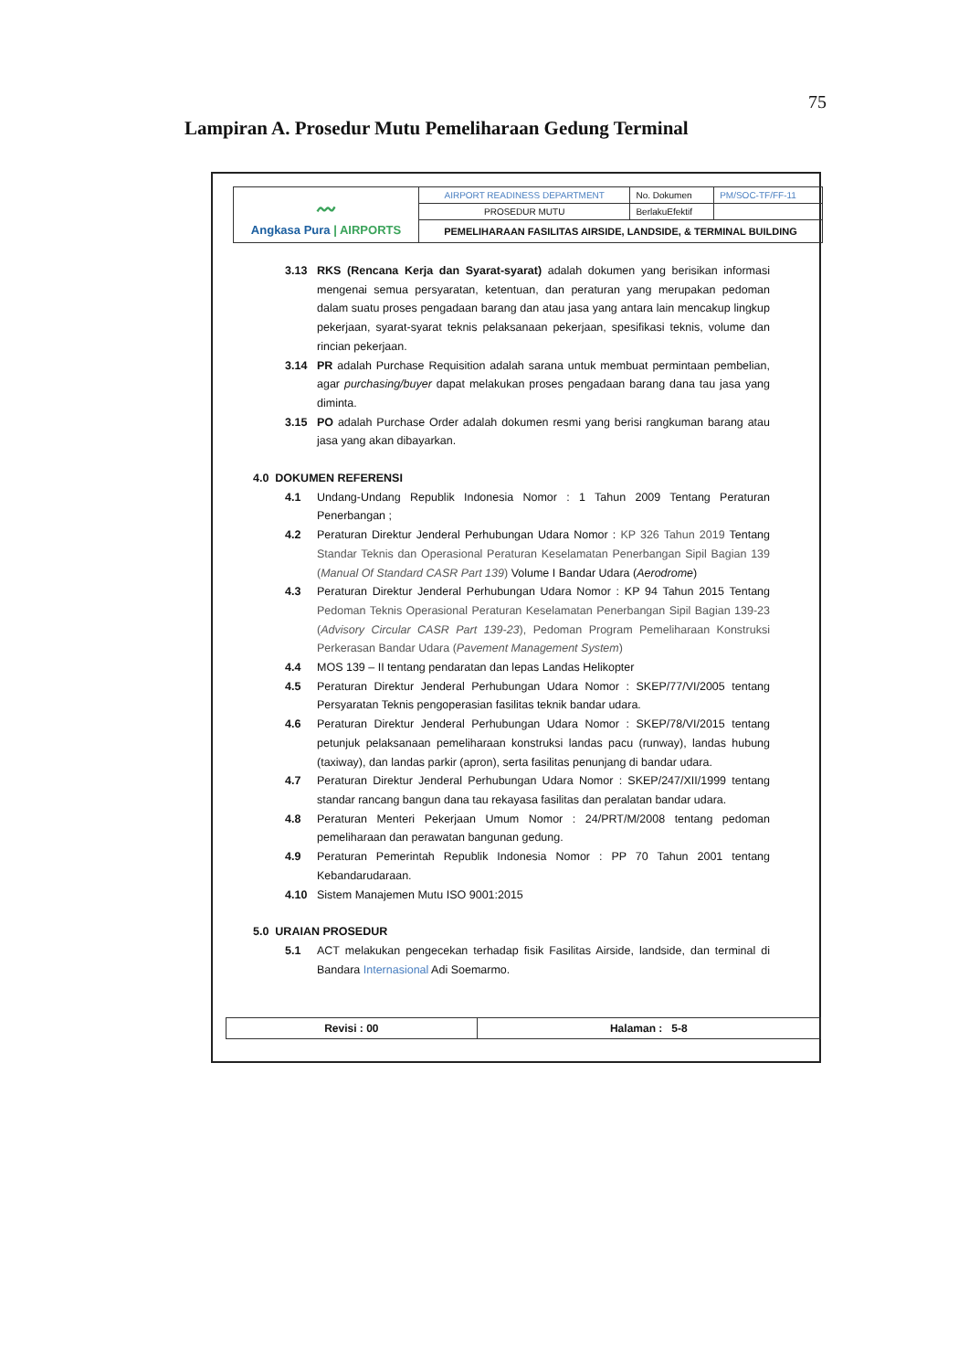75
Lampiran A. Prosedur Mutu Pemeliharaan Gedung Terminal
| 〰 Angkasa Pura / AIRPORTS | AIRPORT READINESS DEPARTMENT | No. Dokumen | PM/SOC-TF/FF-11 |
| | PROSEDUR MUTU | BerlakuEfektif | |
| | PEMELIHARAAN FASILITAS AIRSIDE, LANDSIDE, & TERMINAL BUILDING | | |
3.13 RKS (Rencana Kerja dan Syarat-syarat) adalah dokumen yang berisikan informasi mengenai semua persyaratan, ketentuan, dan peraturan yang merupakan pedoman dalam suatu proses pengadaan barang dan atau jasa yang antara lain mencakup lingkup pekerjaan, syarat-syarat teknis pelaksanaan pekerjaan, spesifikasi teknis, volume dan rincian pekerjaan.
3.14 PR adalah Purchase Requisition adalah sarana untuk membuat permintaan pembelian, agar purchasing/buyer dapat melakukan proses pengadaan barang dana tau jasa yang diminta.
3.15 PO adalah Purchase Order adalah dokumen resmi yang berisi rangkuman barang atau jasa yang akan dibayarkan.
4.0 DOKUMEN REFERENSI
4.1 Undang-Undang Republik Indonesia Nomor : 1 Tahun 2009 Tentang Peraturan Penerbangan ;
4.2 Peraturan Direktur Jenderal Perhubungan Udara Nomor : KP 326 Tahun 2019 Tentang Standar Teknis dan Operasional Peraturan Keselamatan Penerbangan Sipil Bagian 139 (Manual Of Standard CASR Part 139) Volume I Bandar Udara (Aerodrome)
4.3 Peraturan Direktur Jenderal Perhubungan Udara Nomor : KP 94 Tahun 2015 Tentang Pedoman Teknis Operasional Peraturan Keselamatan Penerbangan Sipil Bagian 139-23 (Advisory Circular CASR Part 139-23), Pedoman Program Pemeliharaan Konstruksi Perkerasan Bandar Udara (Pavement Management System)
4.4 MOS 139 – II tentang pendaratan dan lepas Landas Helikopter
4.5 Peraturan Direktur Jenderal Perhubungan Udara Nomor : SKEP/77/VI/2005 tentang Persyaratan Teknis pengoperasian fasilitas teknik bandar udara.
4.6 Peraturan Direktur Jenderal Perhubungan Udara Nomor : SKEP/78/VI/2015 tentang petunjuk pelaksanaan pemeliharaan konstruksi landas pacu (runway), landas hubung (taxiway), dan landas parkir (apron), serta fasilitas penunjang di bandar udara.
4.7 Peraturan Direktur Jenderal Perhubungan Udara Nomor : SKEP/247/XII/1999 tentang standar rancang bangun dana tau rekayasa fasilitas dan peralatan bandar udara.
4.8 Peraturan Menteri Pekerjaan Umum Nomor : 24/PRT/M/2008 tentang pedoman pemeliharaan dan perawatan bangunan gedung.
4.9 Peraturan Pemerintah Republik Indonesia Nomor : PP 70 Tahun 2001 tentang Kebandarudaraan.
4.10 Sistem Manajemen Mutu ISO 9001:2015
5.0 URAIAN PROSEDUR
5.1 ACT melakukan pengecekan terhadap fisik Fasilitas Airside, landside, dan terminal di Bandara Internasional Adi Soemarmo.
| Revisi : 00 | Halaman : 5-8 |